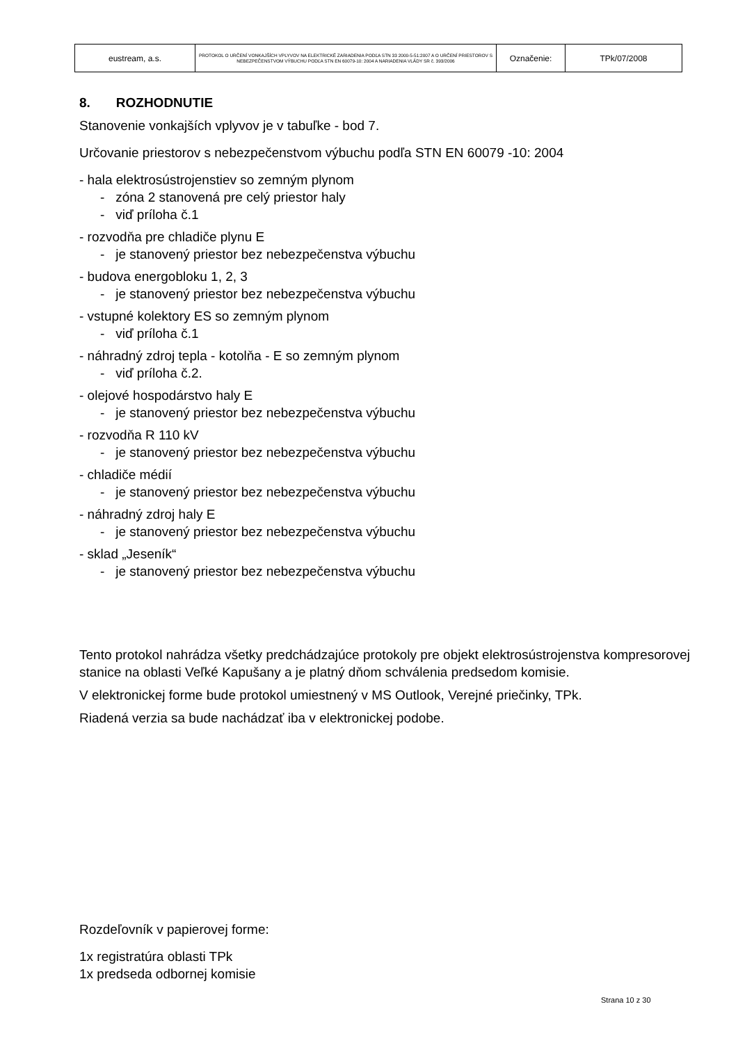| eustream, a.s. | PROTOKOL O URČENÍ VONKAJŠÍCH VPLYVOV NA ELEKTRICKÉ ZARIADENIA PODĽA STN 33 2000-5-51:2007 A O URČENÍ PRIESTOROV S NEBEZPEČENSTVOM VÝBUCHU PODĽA STN EN 60079-10: 2004 A NARIADENIA VLÁDY SR č. 393/2006 | Označenie: | TPk/07/2008 |
8. ROZHODNUTIE
Stanovenie vonkajších vplyvov je v tabuľke - bod 7.
Určovanie priestorov s nebezpečenstvom výbuchu podľa STN EN 60079 -10: 2004
- hala elektrosústrojenstiev so zemným plynom
- zóna 2 stanovená pre celý priestor haly
- viď príloha č.1
- rozvodňa pre chladiče plynu E
- je stanovený priestor bez nebezpečenstva výbuchu
- budova energobloku 1, 2, 3
- je stanovený priestor bez nebezpečenstva výbuchu
- vstupné kolektory ES so zemným plynom
- viď príloha č.1
- náhradný zdroj tepla - kotolňa - E so zemným plynom
- viď príloha č.2.
- olejové hospodárstvo haly E
- je stanovený priestor bez nebezpečenstva výbuchu
- rozvodňa R 110 kV
- je stanovený priestor bez nebezpečenstva výbuchu
- chladiče médií
- je stanovený priestor bez nebezpečenstva výbuchu
- náhradný zdroj haly E
- je stanovený priestor bez nebezpečenstva výbuchu
- sklad „Jeseník“
- je stanovený priestor bez nebezpečenstva výbuchu
Tento protokol nahrádza všetky predchádzajúce protokoly pre objekt elektrosústrojenstva kompresorovej stanice na oblasti Veľké Kapušany a je platný dňom schválenia predsedom komisie.
V elektronickej forme bude protokol umiestnený v MS Outlook, Verejné priečinky, TPk.
Riadená verzia sa bude nachádzať iba v elektronickej podobe.
Rozdeľovník v papierovej forme:
1x registratúra oblasti TPk
1x predseda odbornej komisie
Strana 10 z 30